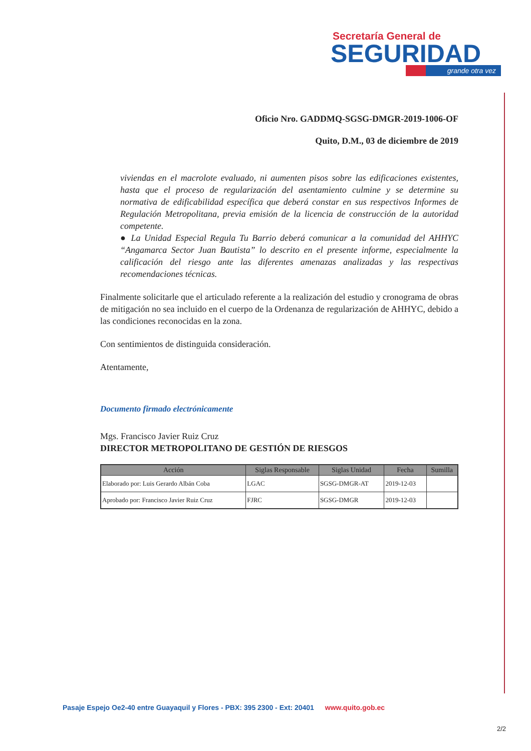Secretaría General de
SEGURIDAD
grande otra vez
Oficio Nro. GADDMQ-SGSG-DMGR-2019-1006-OF
Quito, D.M., 03 de diciembre de 2019
viviendas en el macrolote evaluado, ni aumenten pisos sobre las edificaciones existentes, hasta que el proceso de regularización del asentamiento culmine y se determine su normativa de edificabilidad específica que deberá constar en sus respectivos Informes de Regulación Metropolitana, previa emisión de la licencia de construcción de la autoridad competente.
● La Unidad Especial Regula Tu Barrio deberá comunicar a la comunidad del AHHYC “Angamarca Sector Juan Bautista” lo descrito en el presente informe, especialmente la calificación del riesgo ante las diferentes amenazas analizadas y las respectivas recomendaciones técnicas.
Finalmente solicitarle que el articulado referente a la realización del estudio y cronograma de obras de mitigación no sea incluido en el cuerpo de la Ordenanza de regularización de AHHYC, debido a las condiciones reconocidas en la zona.
Con sentimientos de distinguida consideración.
Atentamente,
Documento firmado electrónicamente
Mgs. Francisco Javier Ruiz Cruz
DIRECTOR METROPOLITANO DE GESTIÓN DE RIESGOS
| Acción | Siglas Responsable | Siglas Unidad | Fecha | Sumilla |
| --- | --- | --- | --- | --- |
| Elaborado por: Luis Gerardo Albán Coba | LGAC | SGSG-DMGR-AT | 2019-12-03 | |
| Aprobado por: Francisco Javier Ruiz Cruz | FJRC | SGSG-DMGR | 2019-12-03 | |
Pasaje Espejo Oe2-40 entre Guayaquil y Flores - PBX: 395 2300 - Ext: 20401 www.quito.gob.ec
2/2